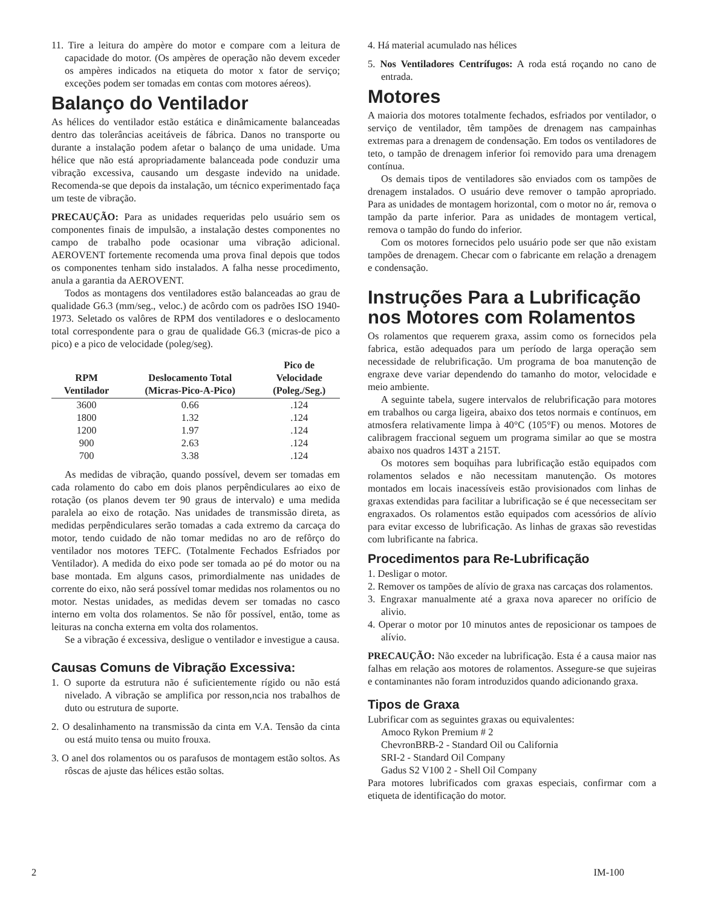11. Tire a leitura do ampère do motor e compare com a leitura de capacidade do motor. (Os ampères de operação não devem exceder os ampères indicados na etiqueta do motor x fator de serviço; exceções podem ser tomadas em contas com motores aéreos).
Balanço do Ventilador
As hélices do ventilador estão estática e dinâmicamente balanceadas dentro das tolerâncias aceitáveis de fábrica. Danos no transporte ou durante a instalação podem afetar o balanço de uma unidade. Uma hélice que não está apropriadamente balanceada pode conduzir uma vibração excessiva, causando um desgaste indevido na unidade. Recomenda-se que depois da instalação, um técnico experimentado faça um teste de vibração.
PRECAUÇÃO: Para as unidades requeridas pelo usuário sem os componentes finais de impulsão, a instalação destes componentes no campo de trabalho pode ocasionar uma vibração adicional. AEROVENT fortemente recomenda uma prova final depois que todos os componentes tenham sido instalados. A falha nesse procedimento, anula a garantia da AEROVENT.
Todos as montagens dos ventiladores estão balanceadas ao grau de qualidade G6.3 (mm/seg., veloc.) de acôrdo com os padrões ISO 1940-1973. Seletado os valôres de RPM dos ventiladores e o deslocamento total correspondente para o grau de qualidade G6.3 (micras-de pico a pico) e a pico de velocidade (poleg/seg).
| RPM Ventilador | Deslocamento Total (Micras-Pico-A-Pico) | Pico de Velocidade (Poleg./Seg.) |
| --- | --- | --- |
| 3600 | 0.66 | .124 |
| 1800 | 1.32 | .124 |
| 1200 | 1.97 | .124 |
| 900 | 2.63 | .124 |
| 700 | 3.38 | .124 |
As medidas de vibração, quando possível, devem ser tomadas em cada rolamento do cabo em dois planos perpêndiculares ao eixo de rotação (os planos devem ter 90 graus de intervalo) e uma medida paralela ao eixo de rotação. Nas unidades de transmissão direta, as medidas perpêndiculares serão tomadas a cada extremo da carcaça do motor, tendo cuidado de não tomar medidas no aro de refôrço do ventilador nos motores TEFC. (Totalmente Fechados Esfriados por Ventilador). A medida do eixo pode ser tomada ao pé do motor ou na base montada. Em alguns casos, primordialmente nas unidades de corrente do eixo, não será possível tomar medidas nos rolamentos ou no motor. Nestas unidades, as medidas devem ser tomadas no casco interno em volta dos rolamentos. Se não fôr possível, então, tome as leituras na concha externa em volta dos rolamentos.
Se a vibração é excessiva, desligue o ventilador e investigue a causa.
Causas Comuns de Vibração Excessiva:
1. O suporte da estrutura não é suficientemente rígido ou não está nivelado. A vibração se amplifica por resson,ncia nos trabalhos de duto ou estrutura de suporte.
2. O desalinhamento na transmissão da cinta em V.A. Tensão da cinta ou está muito tensa ou muito frouxa.
3. O anel dos rolamentos ou os parafusos de montagem estão soltos. As rôscas de ajuste das hélices estão soltas.
4. Há material acumulado nas hélices
5. Nos Ventiladores Centrífugos: A roda está roçando no cano de entrada.
Motores
A maioria dos motores totalmente fechados, esfriados por ventilador, o serviço de ventilador, têm tampões de drenagem nas campainhas extremas para a drenagem de condensação. Em todos os ventiladores de teto, o tampão de drenagem inferior foi removido para uma drenagem contínua.
Os demais tipos de ventiladores são enviados com os tampões de drenagem instalados. O usuário deve remover o tampão apropriado. Para as unidades de montagem horizontal, com o motor no ár, remova o tampão da parte inferior. Para as unidades de montagem vertical, remova o tampão do fundo do inferior.
Com os motores fornecidos pelo usuário pode ser que não existam tampões de drenagem. Checar com o fabricante em relação a drenagem e condensação.
Instruções Para a Lubrificação nos Motores com Rolamentos
Os rolamentos que requerem graxa, assim como os fornecidos pela fabrica, estão adequados para um período de larga operação sem necessidade de relubrificação. Um programa de boa manutenção de engraxe deve variar dependendo do tamanho do motor, velocidade e meio ambiente.
A seguinte tabela, sugere intervalos de relubrificação para motores em trabalhos ou carga ligeira, abaixo dos tetos normais e contínuos, em atmosfera relativamente limpa à 40°C (105°F) ou menos. Motores de calibragem fraccional seguem um programa similar ao que se mostra abaixo nos quadros 143T a 215T.
Os motores sem boquihas para lubrificação estão equipados com rolamentos selados e não necessitam manutenção. Os motores montados em locais inacessíveis estão provisionados com linhas de graxas extendidas para facilitar a lubrificação se é que necessecitam ser engraxados. Os rolamentos estão equipados com acessórios de alívio para evitar excesso de lubrificação. As linhas de graxas são revestidas com lubrificante na fabrica.
Procedimentos para Re-Lubrificação
1. Desligar o motor.
2. Remover os tampões de alívio de graxa nas carcaças dos rolamentos.
3. Engraxar manualmente até a graxa nova aparecer no orifício de alivio.
4. Operar o motor por 10 minutos antes de reposicionar os tampoes de alívio.
PRECAUÇÃO: Não exceder na lubrificação. Esta é a causa maior nas falhas em relação aos motores de rolamentos. Assegure-se que sujeiras e contaminantes não foram introduzidos quando adicionando graxa.
Tipos de Graxa
Lubrificar com as seguintes graxas ou equivalentes:
Amoco Rykon Premium # 2
ChevronBRB-2 - Standard Oil ou California
SRI-2 - Standard Oil Company
Gadus S2 V100 2 - Shell Oil Company
Para motores lubrificados com graxas especiais, confirmar com a etiqueta de identificação do motor.
2 IM-100